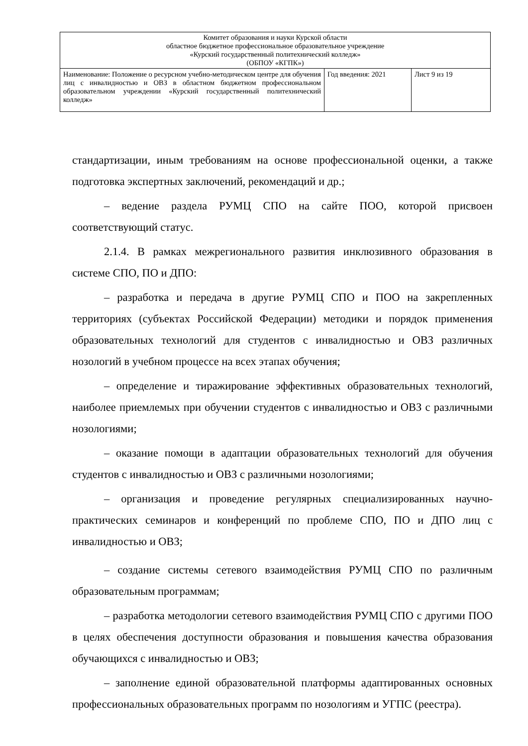| Комитет образования и науки Курской области областное бюджетное профессиональное образовательное учреждение «Курский государственный политехнический колледж» (ОБПОУ «КГПК») | | |
| Наименование: Положение о ресурсном учебно-методическом центре для обучения лиц с инвалидностью и ОВЗ в областном бюджетном профессиональном образовательном учреждении «Курский государственный политехнический колледж» | Год введения: 2021 | Лист 9 из 19 |
стандартизации, иным требованиям на основе профессиональной оценки, а также подготовка экспертных заключений, рекомендаций и др.;
– ведение раздела РУМЦ СПО на сайте ПОО, которой присвоен соответствующий статус.
2.1.4. В рамках межрегионального развития инклюзивного образования в системе СПО, ПО и ДПО:
– разработка и передача в другие РУМЦ СПО и ПОО на закрепленных территориях (субъектах Российской Федерации) методики и порядок применения образовательных технологий для студентов с инвалидностью и ОВЗ различных нозологий в учебном процессе на всех этапах обучения;
– определение и тиражирование эффективных образовательных технологий, наиболее приемлемых при обучении студентов с инвалидностью и ОВЗ с различными нозологиями;
– оказание помощи в адаптации образовательных технологий для обучения студентов с инвалидностью и ОВЗ с различными нозологиями;
– организация и проведение регулярных специализированных научно-практических семинаров и конференций по проблеме СПО, ПО и ДПО лиц с инвалидностью и ОВЗ;
– создание системы сетевого взаимодействия РУМЦ СПО по различным образовательным программам;
– разработка методологии сетевого взаимодействия РУМЦ СПО с другими ПОО в целях обеспечения доступности образования и повышения качества образования обучающихся с инвалидностью и ОВЗ;
– заполнение единой образовательной платформы адаптированных основных профессиональных образовательных программ по нозологиям и УГПС (реестра).